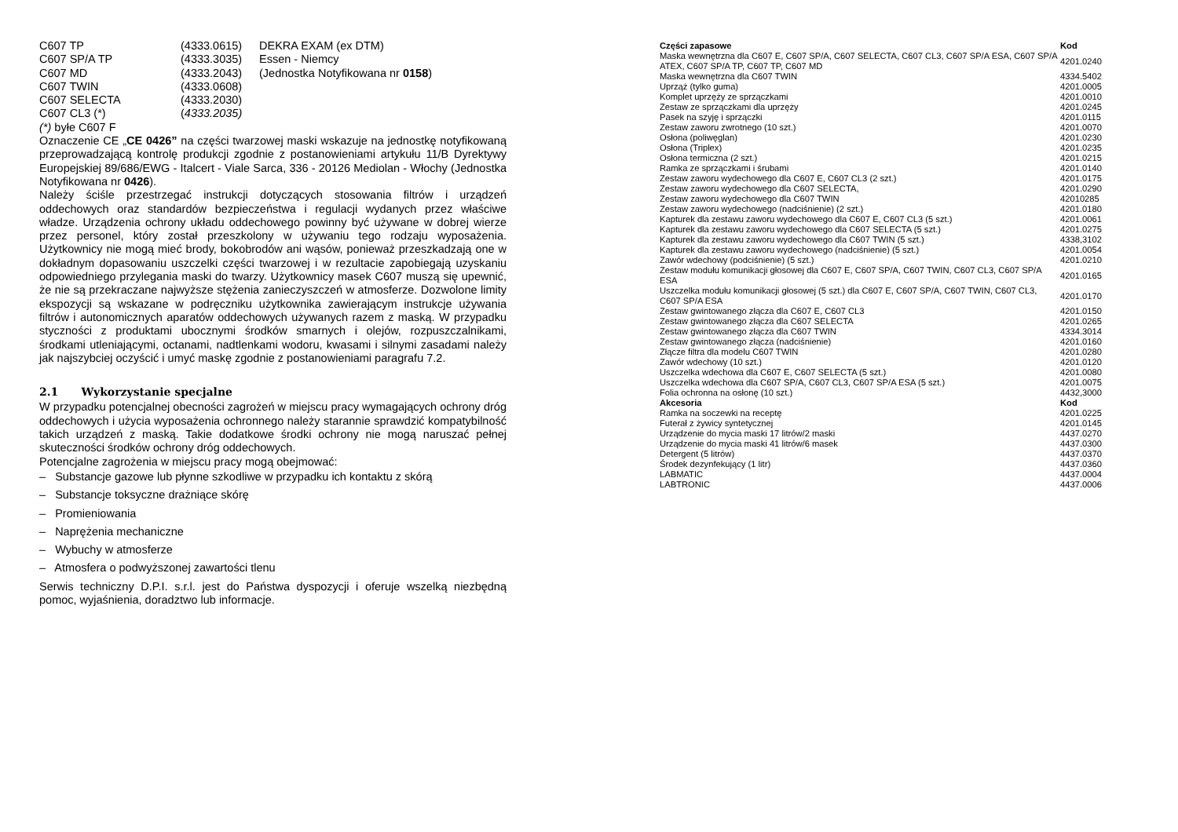| C607 TP | (4333.0615) | DEKRA EXAM (ex DTM) |
| C607 SP/A TP | (4333.3035) | Essen - Niemcy |
| C607 MD | (4333.2043) | (Jednostka Notyfikowana nr 0158 ) |
| C607 TWIN | (4333.0608) | |
| C607 SELECTA | (4333.2030) | |
| C607 CL3 (*) | ( 4333.2035) | |
(*) byłe C607 F
Oznaczenie CE „CE 0426” na części twarzowej maski wskazuje na jednostkę notyfikowaną przeprowadzającą kontrolę produkcji zgodnie z postanowieniami artykułu 11/B Dyrektywy Europejskiej 89/686/EWG - Italcert - Viale Sarca, 336 - 20126 Mediolan - Włochy (Jednostka Notyfikowana nr 0426).
Należy ściśle przestrzegać instrukcji dotyczących stosowania filtrów i urządzeń oddechowych oraz standardów bezpieczeństwa i regulacji wydanych przez właściwe władze. Urządzenia ochrony układu oddechowego powinny być używane w dobrej wierze przez personel, który został przeszkolony w używaniu tego rodzaju wyposażenia. Użytkownicy nie mogą mieć brody, bokobrodów ani wąsów, ponieważ przeszkadzają one w dokładnym dopasowaniu uszczelki części twarzowej i w rezultacie zapobiegają uzyskaniu odpowiedniego przylegania maski do twarzy. Użytkownicy masek C607 muszą się upewnić, że nie są przekraczane najwyższe stężenia zanieczyszczeń w atmosferze. Dozwolone limity ekspozycji są wskazane w podręczniku użytkownika zawierającym instrukcje używania filtrów i autonomicznych aparatów oddechowych używanych razem z maską. W przypadku styczności z produktami ubocznymi środków smarnych i olejów, rozpuszczalnikami, środkami utleniającymi, octanami, nadtlenkami wodoru, kwasami i silnymi zasadami należy jak najszybciej oczyścić i umyć maskę zgodnie z postanowieniami paragrafu 7.2.
2.1 Wykorzystanie specjalne
W przypadku potencjalnej obecności zagrożeń w miejscu pracy wymagających ochrony dróg oddechowych i użycia wyposażenia ochronnego należy starannie sprawdzić kompatybilność takich urządzeń z maską. Takie dodatkowe środki ochrony nie mogą naruszać pełnej skuteczności środków ochrony dróg oddechowych.
Potencjalne zagrożenia w miejscu pracy mogą obejmować:
– Substancje gazowe lub płynne szkodliwe w przypadku ich kontaktu z skórą
– Substancje toksyczne drażniące skórę
– Promieniowania
– Naprężenia mechaniczne
– Wybuchy w atmosferze
– Atmosfera o podwyższonej zawartości tlenu
Serwis techniczny D.P.I. s.r.l. jest do Państwa dyspozycji i oferuje wszelką niezbędną pomoc, wyjaśnienia, doradztwo lub informacje.
| Części zapasowe | Kod |
| --- | --- |
| Maska wewnętrzna dla C607 E, C607 SP/A, C607 SELECTA, C607 CL3, C607 SP/A ESA, C607 SP/A ATEX, C607 SP/A TP, C607 TP, C607 MD | 4201.0240 |
| Maska wewnętrzna dla C607 TWIN | 4334.5402 |
| Uprząż (tylko guma) | 4201.0005 |
| Komplet uprzęży ze sprzączkami | 4201.0010 |
| Zestaw ze sprzączkami dla uprzęży | 4201.0245 |
| Pasek na szyję i sprzączki | 4201.0115 |
| Zestaw zaworu zwrotnego (10 szt.) | 4201.0070 |
| Osłona (poliwęglan) | 4201.0230 |
| Osłona (Triplex) | 4201.0235 |
| Osłona termiczna (2 szt.) | 4201.0215 |
| Ramka ze sprzączkami i śrubami | 4201.0140 |
| Zestaw zaworu wydechowego dla C607 E, C607 CL3 (2 szt.) | 4201.0175 |
| Zestaw zaworu wydechowego dla C607 SELECTA, | 4201.0290 |
| Zestaw zaworu wydechowego dla C607 TWIN | 42010285 |
| Zestaw zaworu wydechowego (nadciśnienie) (2 szt.) | 4201.0180 |
| Kapturek dla zestawu zaworu wydechowego dla C607 E, C607 CL3 (5 szt.) | 4201.0061 |
| Kapturek dla zestawu zaworu wydechowego dla C607 SELECTA (5 szt.) | 4201.0275 |
| Kapturek dla zestawu zaworu wydechowego dla C607 TWIN (5 szt.) | 4338,3102 |
| Kapturek dla zestawu zaworu wydechowego (nadciśnienie) (5 szt.) | 4201.0054 |
| Zawór wdechowy (podciśnienie) (5 szt.) | 4201.0210 |
| Zestaw modułu komunikacji głosowej dla C607 E, C607 SP/A, C607 TWIN, C607 CL3, C607 SP/A ESA | 4201.0165 |
| Uszczelka modułu komunikacji głosowej (5 szt.) dla C607 E, C607 SP/A, C607 TWIN, C607 CL3, C607 SP/A ESA | 4201.0170 |
| Zestaw gwintowanego złącza dla C607 E, C607 CL3 | 4201.0150 |
| Zestaw gwintowanego złącza dla C607 SELECTA | 4201.0265 |
| Zestaw gwintowanego złącza dla C607 TWIN | 4334.3014 |
| Zestaw gwintowanego złącza (nadciśnienie) | 4201.0160 |
| Złącze filtra dla modelu C607 TWIN | 4201.0280 |
| Zawór wdechowy (10 szt.) | 4201.0120 |
| Uszczelka wdechowa dla C607 E, C607 SELECTA (5 szt.) | 4201.0080 |
| Uszczelka wdechowa dla C607 SP/A, C607 CL3, C607 SP/A ESA (5 szt.) | 4201.0075 |
| Folia ochronna na osłonę (10 szt.) | 4432,3000 |
| Akcesoria | Kod |
| Ramka na soczewki na receptę | 4201.0225 |
| Futerał z żywicy syntetycznej | 4201.0145 |
| Urządzenie do mycia maski 17 litrów/2 maski | 4437.0270 |
| Urządzenie do mycia maski 41 litrów/6 masek | 4437.0300 |
| Detergent (5 litrów) | 4437.0370 |
| Środek dezynfekujący (1 litr) | 4437.0360 |
| LABMATIC | 4437.0004 |
| LABTRONIC | 4437.0006 |